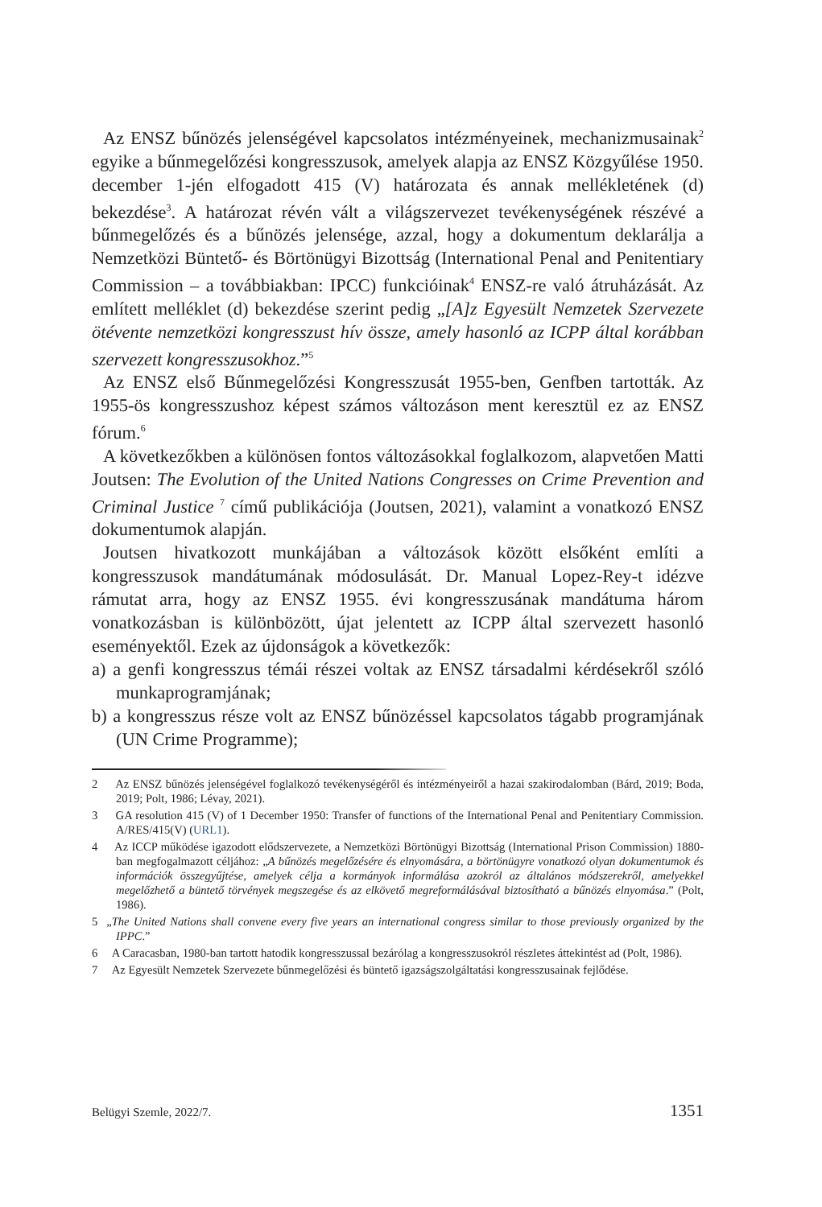Az ENSZ bűnözés jelenségével kapcsolatos intézményeinek, mechanizmusainak<sup>2</sup> egyike a bűnmegelőzési kongresszusok, amelyek alapja az ENSZ Közgyűlése 1950. december 1-jén elfogadott 415 (V) határozata és annak mellékletének (d) bekezdése<sup>3</sup>. A határozat révén vált a világszervezet tevékenységének részévé a bűnmegelőzés és a bűnözés jelensége, azzal, hogy a dokumentum deklarálja a Nemzetközi Büntető- és Börtönügyi Bizottság (International Penal and Penitentiary Commission – a továbbiakban: IPCC) funkcióinak<sup>4</sup> ENSZ-re való átruházását. Az említett melléklet (d) bekezdése szerint pedig „[A]z Egyesült Nemzetek Szervezete ötévente nemzetközi kongresszust hív össze, amely hasonló az ICPP által korábban szervezett kongresszusokhoz.”<sup>5</sup>
Az ENSZ első Bűnmegelőzési Kongresszusát 1955-ben, Genfben tartották. Az 1955-ös kongresszushoz képest számos változáson ment keresztül ez az ENSZ fórum.<sup>6</sup>
A következőkben a különösen fontos változásokkal foglalkozom, alapvetően Matti Joutsen: The Evolution of the United Nations Congresses on Crime Prevention and Criminal Justice <sup>7</sup> című publikációja (Joutsen, 2021), valamint a vonatkozó ENSZ dokumentumok alapján.
Joutsen hivatkozott munkájában a változások között elsőként említi a kongresszusok mandátumának módosulását. Dr. Manual Lopez-Rey-t idézve rámutat arra, hogy az ENSZ 1955. évi kongresszusának mandátuma három vonatkozásban is különbözött, újat jelentett az ICPP által szervezett hasonló eseményektől. Ezek az újdonságok a következők:
a) a genfi kongresszus témái részei voltak az ENSZ társadalmi kérdésekről szóló munkaprogramjának;
b) a kongresszus része volt az ENSZ bűnözéssel kapcsolatos tágabb programjának (UN Crime Programme);
2 Az ENSZ bűnözés jelenségével foglalkozó tevékenységéről és intézményeiről a hazai szakirodalomban (Bárd, 2019; Boda, 2019; Polt, 1986; Lévay, 2021).
3 GA resolution 415 (V) of 1 December 1950: Transfer of functions of the International Penal and Penitentiary Commission. A/RES/415(V) (URL1).
4 Az ICCP működése igazodott elődszervezete, a Nemzetközi Börtönügyi Bizottság (International Prison Commission) 1880-ban megfogalmazott céljához: „A bűnözés megelőzésére és elnyomására, a börtönügyre vonatkozó olyan dokumentumok és információk összegyűjtése, amelyek célja a kormányok informálása azokról az általános módszerekről, amelyekkel megelőzhető a büntető törvények megszegése és az elkövető megreformálásával biztosítható a bűnözés elnyomása.” (Polt, 1986).
5 „The United Nations shall convene every five years an international congress similar to those previously organized by the IPPC.”
6 A Caracasban, 1980-ban tartott hatodik kongresszussal bezárólag a kongresszusokról részletes áttekintést ad (Polt, 1986).
7 Az Egyesült Nemzetek Szervezete bűnmegelőzési és büntető igazságszolgáltatási kongresszusainak fejlődése.
Belügyi Szemle, 2022/7. 1351